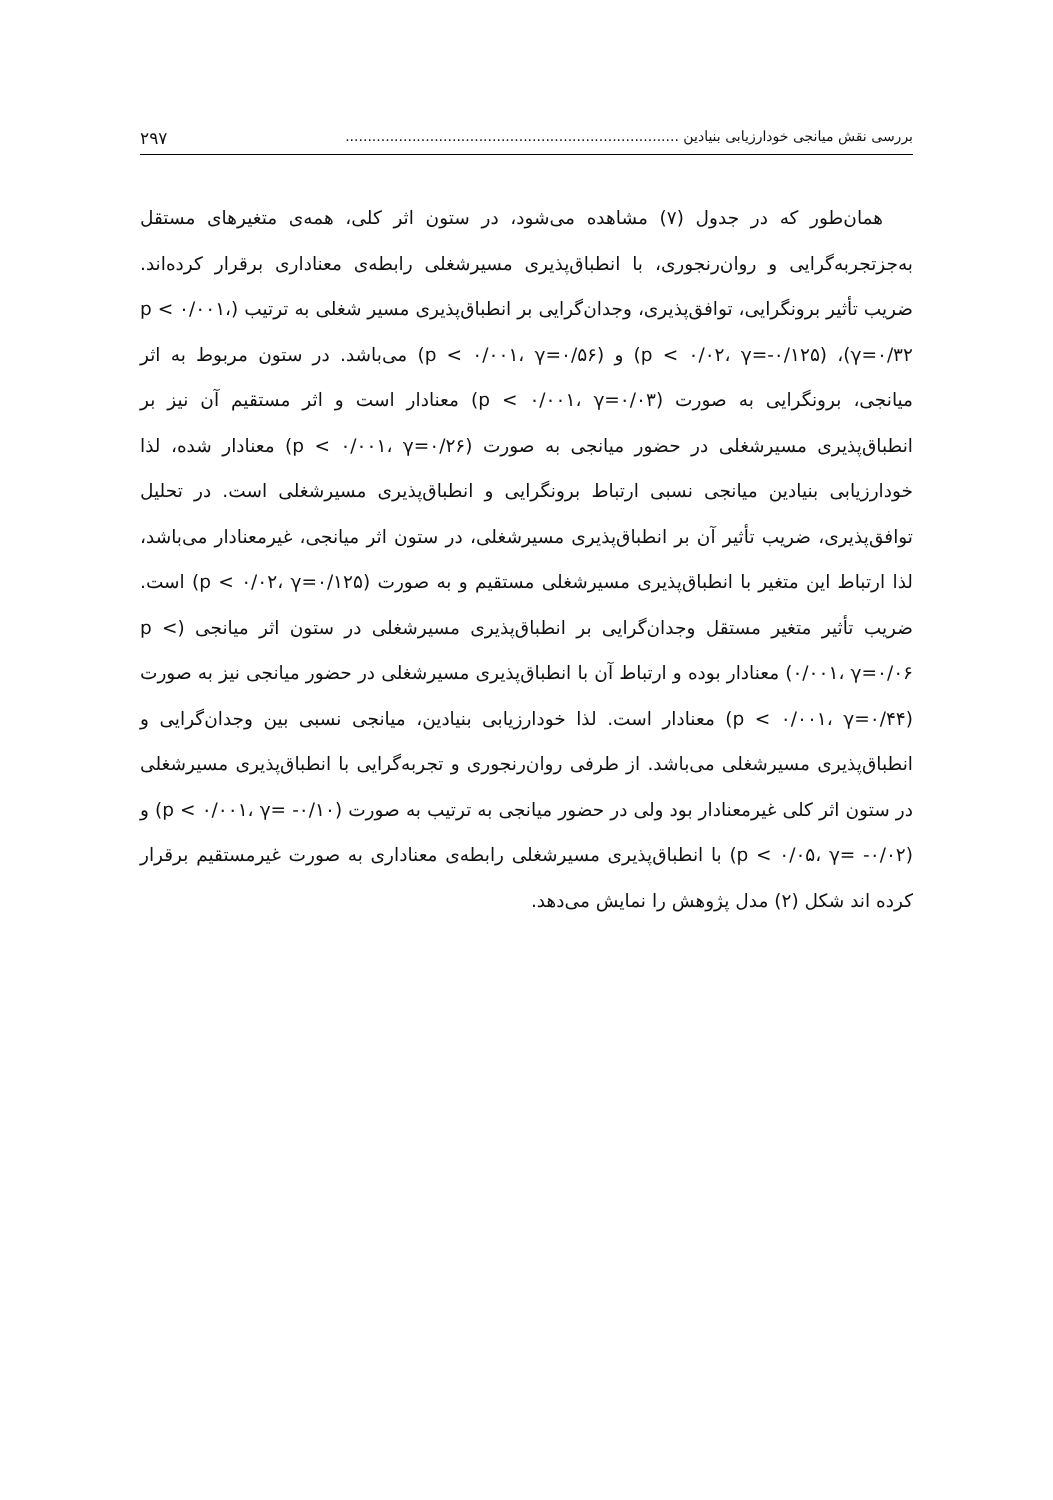بررسی نقش میانجی خودارزیابی بنیادین ........................................................................... ۲۹۷
همان‌طور که در جدول (۷) مشاهده می‌شود، در ستون اثر کلی، همه‌ی متغیرهای مستقل به‌جزتجربه‌گرایی و روان‌رنجوری، با انطباق‌پذیری مسیرشغلی رابطه‌ی معناداری برقرار کرده‌اند. ضریب تأثیر برونگرایی، توافق‌پذیری، وجدان‌گرایی بر انطباق‌پذیری مسیر شغلی به ترتیب (p < ۰/۰۰۱، γ=۰/۳۲)، (p < ۰/۰۲، γ=-۰/۱۲۵) و (p < ۰/۰۰۱، γ=۰/۵۶) می‌باشد. در ستون مربوط به اثر میانجی، برونگرایی به صورت (p < ۰/۰۰۱، γ=۰/۰۳) معنادار است و اثر مستقیم آن نیز بر انطباق‌پذیری مسیرشغلی در حضور میانجی به صورت (p < ۰/۰۰۱، γ=۰/۲۶) معنادار شده، لذا خودارزیابی بنیادین میانجی نسبی ارتباط برونگرایی و انطباق‌پذیری مسیرشغلی است. در تحلیل توافق‌پذیری، ضریب تأثیر آن بر انطباق‌پذیری مسیرشغلی، در ستون اثر میانجی، غیرمعنادار می‌باشد، لذا ارتباط این متغیر با انطباق‌پذیری مسیرشغلی مستقیم و به صورت (p < ۰/۰۲، γ=۰/۱۲۵) است. ضریب تأثیر متغیر مستقل وجدان‌گرایی بر انطباق‌پذیری مسیرشغلی در ستون اثر میانجی (p < ۰/۰۰۱، γ=۰/۰۶) معنادار بوده و ارتباط آن با انطباق‌پذیری مسیرشغلی در حضور میانجی نیز به صورت (p < ۰/۰۰۱، γ=۰/۴۴) معنادار است. لذا خودارزیابی بنیادین، میانجی نسبی بین وجدان‌گرایی و انطباق‌پذیری مسیرشغلی می‌باشد. از طرفی روان‌رنجوری و تجربه‌گرایی با انطباق‌پذیری مسیرشغلی در ستون اثر کلی غیرمعنادار بود ولی در حضور میانجی به ترتیب به صورت (p < ۰/۰۰۱، γ= -۰/۱۰) و (p < ۰/۰۵، γ= -۰/۰۲) با انطباق‌پذیری مسیرشغلی رابطه‌ی معناداری به صورت غیرمستقیم برقرار کرده اند شکل (۲) مدل پژوهش را نمایش می‌دهد.